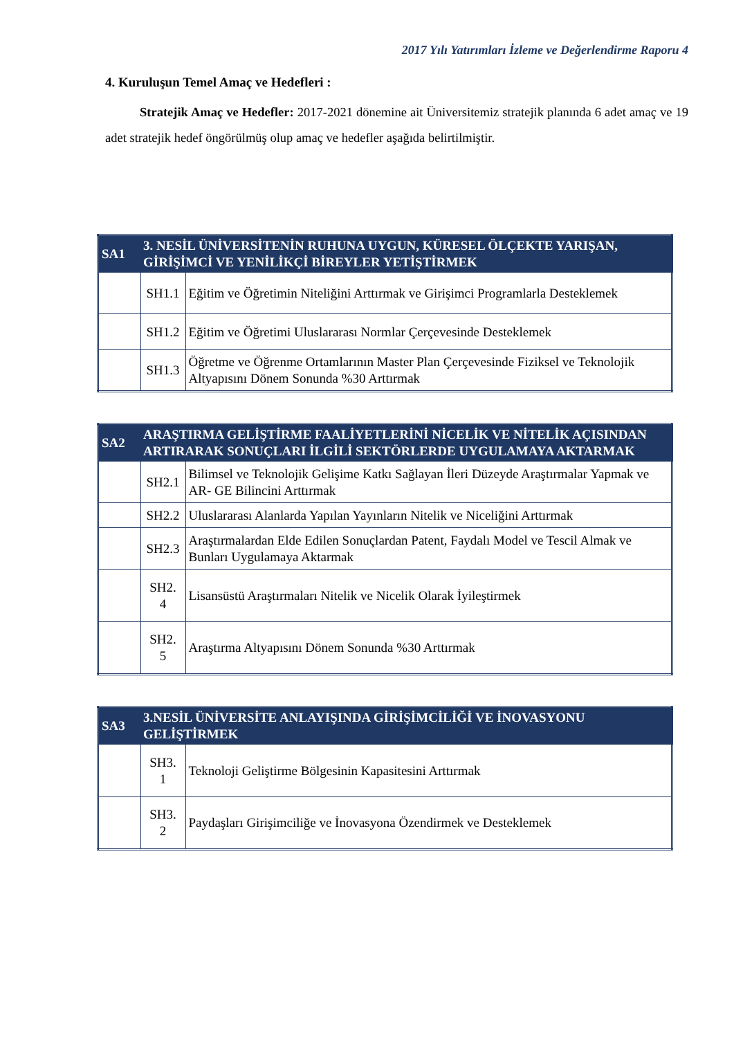2017 Yılı Yatırımları İzleme ve Değerlendirme Raporu 4
4. Kuruluşun Temel Amaç ve Hedefleri :
Stratejik Amaç ve Hedefler: 2017-2021 dönemine ait Üniversitemiz stratejik planında 6 adet amaç ve 19 adet stratejik hedef öngörülmüş olup amaç ve hedefler aşağıda belirtilmiştir.
| SA1 | 3. NESİL ÜNİVERSİTENİN RUHUNA UYGUN, KÜRESEL ÖLÇEKTE YARIŞAN, GİRİŞİMCİ VE YENİLİKÇİ BİREYLER YETİŞTİRMEK | |
| | SH1.1 | Eğitim ve Öğretimin Niteliğini Arttırmak ve Girişimci Programlarla Desteklemek |
| | SH1.2 | Eğitim ve Öğretimi Uluslararası Normlar Çerçevesinde Desteklemek |
| | SH1.3 | Öğretme ve Öğrenme Ortamlarının Master Plan Çerçevesinde Fiziksel ve Teknolojik Altyapısını Dönem Sonunda %30 Arttırmak |
| SA2 | ARAŞTIRMA GELİŞTİRME FAALİYETLERİNİ NİCELİK VE NİTELİK AÇISINDAN ARTIRARAK SONUÇLARI İLGİLİ SEKTÖRLERDE UYGULAMAYA AKTARMAK | |
| | SH2.1 | Bilimsel ve Teknolojik Gelişime Katkı Sağlayan İleri Düzeyde Araştırmalar Yapmak ve AR- GE Bilincini Arttırmak |
| | SH2.2 | Uluslararası Alanlarda Yapılan Yayınların Nitelik ve Niceliğini Arttırmak |
| | SH2.3 | Araştırmalardan Elde Edilen Sonuçlardan Patent, Faydalı Model ve Tescil Almak ve Bunları Uygulamaya Aktarmak |
| | SH2. 4 | Lisansüstü Araştırmaları Nitelik ve Nicelik Olarak İyileştirmek |
| | SH2. 5 | Araştırma Altyapısını Dönem Sonunda %30 Arttırmak |
| SA3 | 3.NESİL ÜNİVERSİTE ANLAYIŞINDA GİRİŞİMCİLİĞİ VE İNOVASYONU GELİŞTİRMEK | |
| | SH3. 1 | Teknoloji Geliştirme Bölgesinin Kapasitesini Arttırmak |
| | SH3. 2 | Paydaşları Girişimciliğe ve İnovasyona Özendirmek ve Desteklemek |